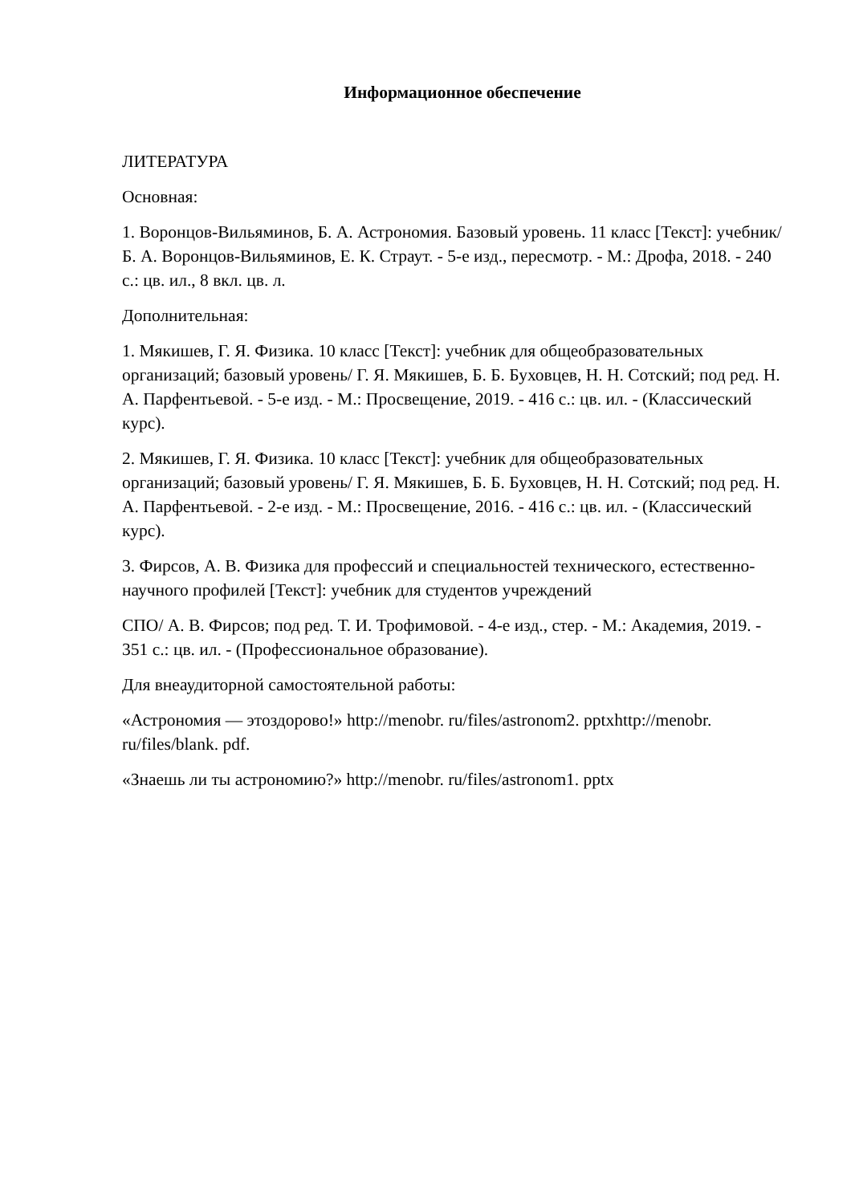Информационное обеспечение
ЛИТЕРАТУРА
Основная:
1. Воронцов-Вильяминов, Б. А. Астрономия. Базовый уровень. 11 класс [Текст]: учебник/ Б. А. Воронцов-Вильяминов, Е. К. Страут. - 5-е изд., пересмотр. - М.: Дрофа, 2018. - 240 с.: цв. ил., 8 вкл. цв. л.
Дополнительная:
1. Мякишев, Г. Я. Физика. 10 класс [Текст]: учебник для общеобразовательных организаций; базовый уровень/ Г. Я. Мякишев, Б. Б. Буховцев, Н. Н. Сотский; под ред. Н. А. Парфентьевой. - 5-е изд. - М.: Просвещение, 2019. - 416 с.: цв. ил. - (Классический курс).
2. Мякишев, Г. Я. Физика. 10 класс [Текст]: учебник для общеобразовательных организаций; базовый уровень/ Г. Я. Мякишев, Б. Б. Буховцев, Н. Н. Сотский; под ред. Н. А. Парфентьевой. - 2-е изд. - М.: Просвещение, 2016. - 416 с.: цв. ил. - (Классический курс).
3. Фирсов, А. В. Физика для профессий и специальностей технического, естественно-научного профилей [Текст]: учебник для студентов учреждений
СПО/ А. В. Фирсов; под ред. Т. И. Трофимовой. - 4-е изд., стер. - М.: Академия, 2019. - 351 с.: цв. ил. - (Профессиональное образование).
Для внеаудиторной самостоятельной работы:
«Астрономия — этоздорово!» http://menobr. ru/files/astronom2. pptxhttp://menobr. ru/files/blank. pdf.
«Знаешь ли ты астрономию?» http://menobr. ru/files/astronom1. pptx